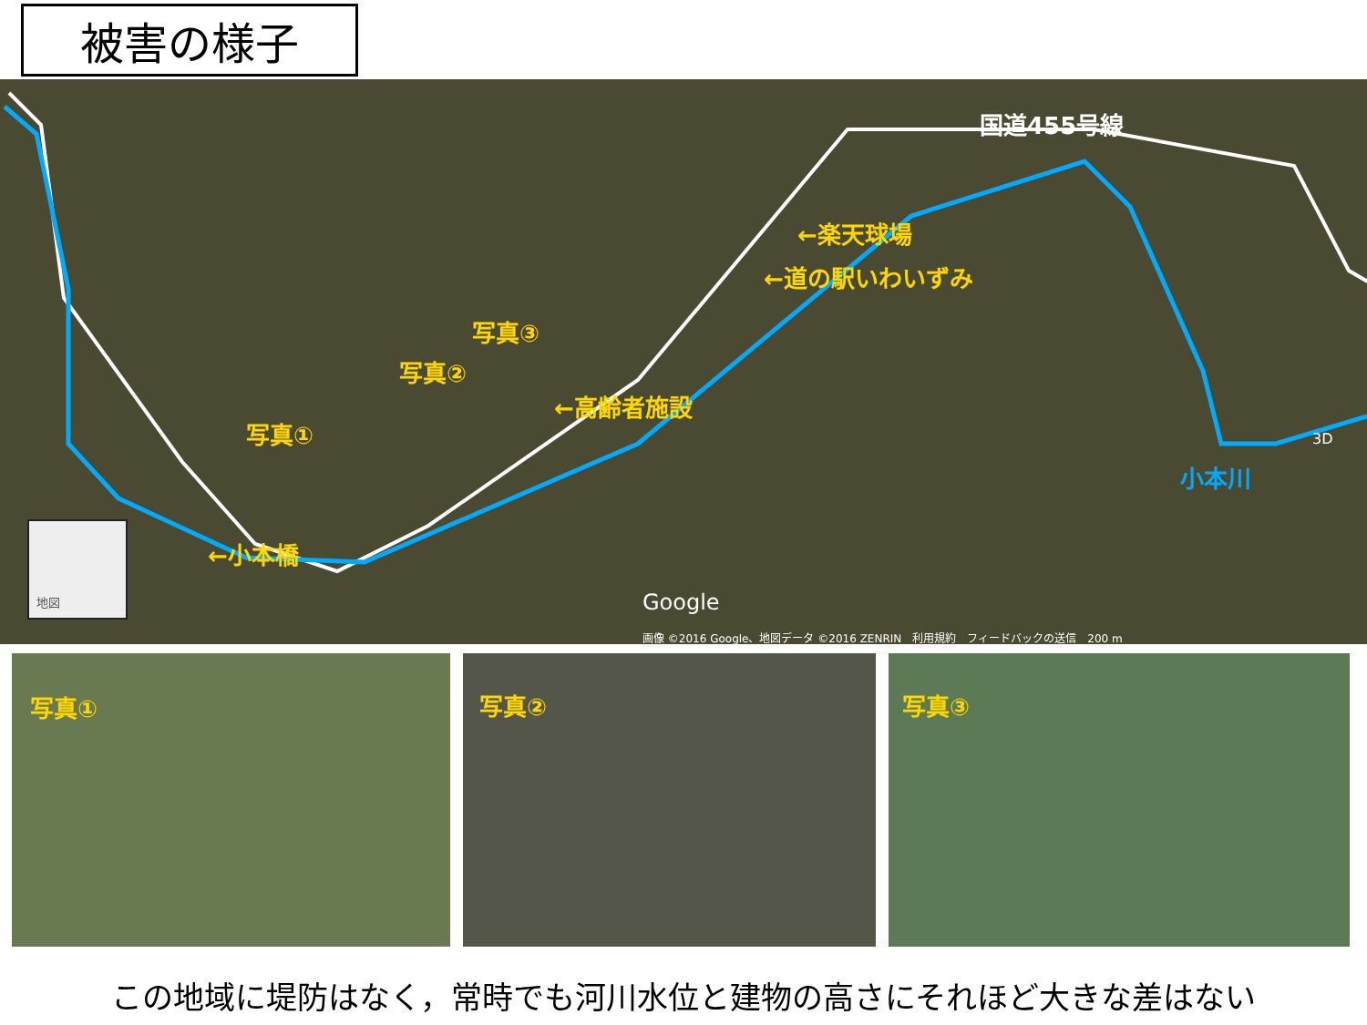被害の様子
国道455号線
←楽天球場
←道の駅いわいずみ
写真③
写真②
←高齢者施設
写真①
小本川
←小本橋
地図
Google
3D
画像 ©2016 Google、地図データ ©2016 ZENRIN　利用規約　フィードバックの送信　200 m
写真① 写真② 写真③
この地域に堤防はなく，常時でも河川水位と建物の高さにそれほど大きな差はない